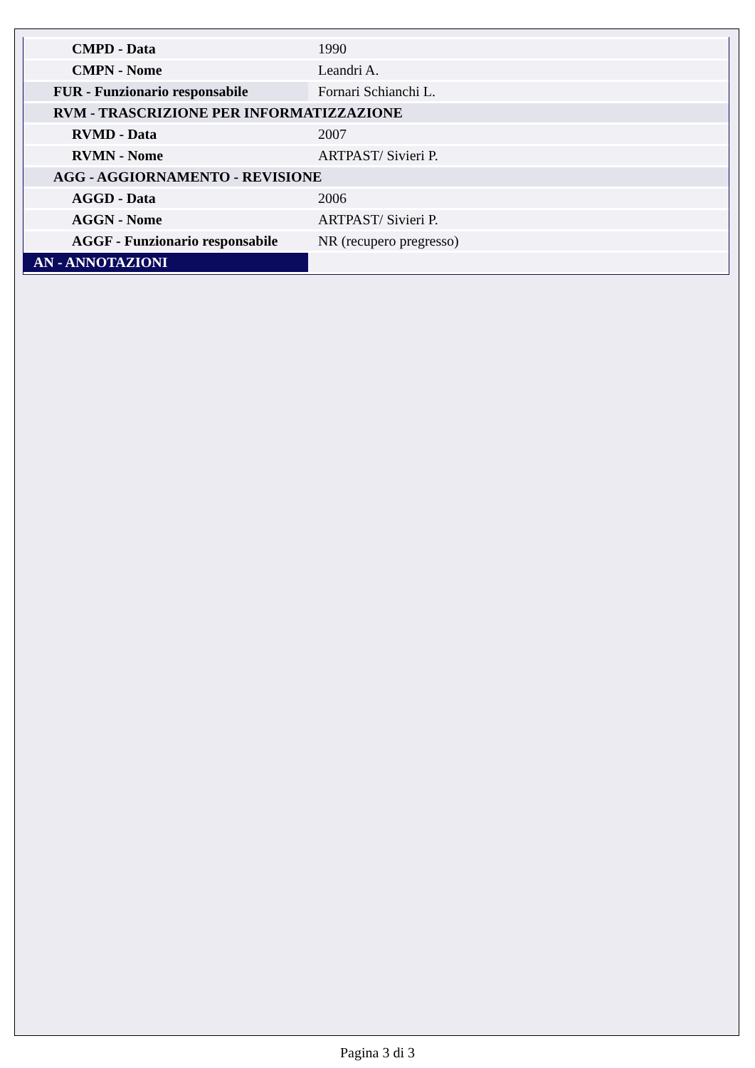| CMPD - Data | 1990 |
| CMPN - Nome | Leandri A. |
| FUR - Funzionario responsabile | Fornari Schianchi L. |
| RVM - TRASCRIZIONE PER INFORMATIZZAZIONE | |
| RVMD - Data | 2007 |
| RVMN - Nome | ARTPAST/ Sivieri P. |
| AGG - AGGIORNAMENTO - REVISIONE | |
| AGGD - Data | 2006 |
| AGGN - Nome | ARTPAST/ Sivieri P. |
| AGGF - Funzionario responsabile | NR (recupero pregresso) |
| AN - ANNOTAZIONI | |
Pagina 3 di 3